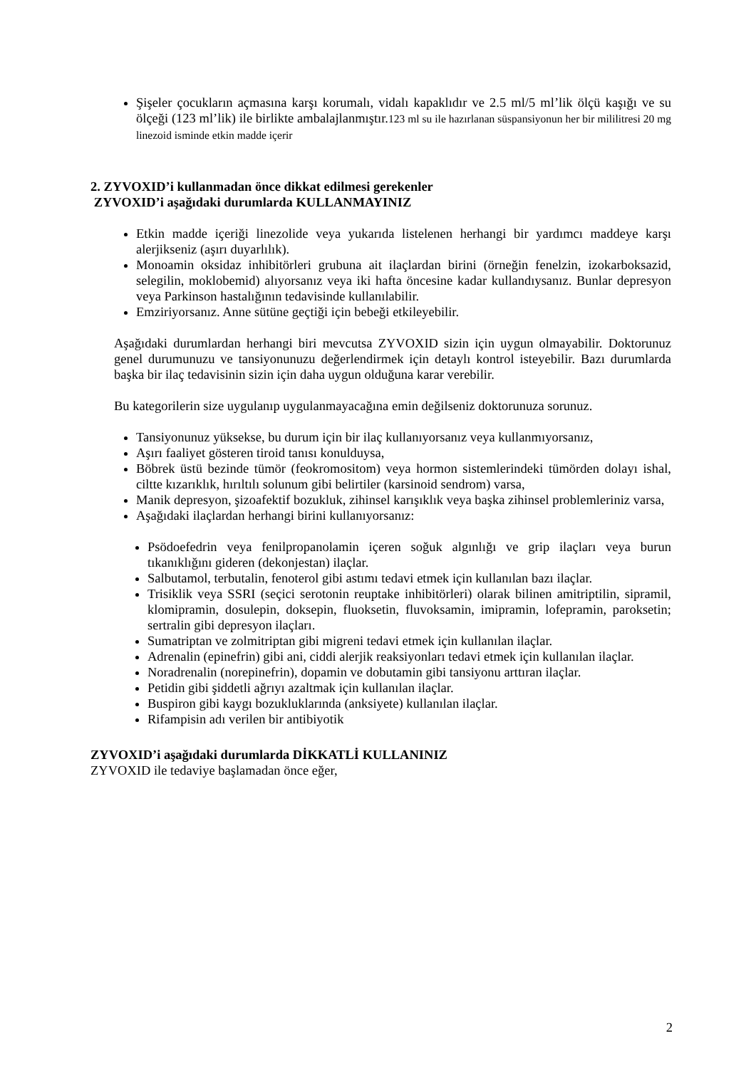Şişeler çocukların açmasına karşı korumalı, vidalı kapaklıdır ve 2.5 ml/5 ml’lik ölçü kaşığı ve su ölçeği (123 ml’lik) ile birlikte ambalajlanmıştır.123 ml su ile hazırlanan süspansiyonun her bir mililitresi 20 mg linezoid isminde etkin madde içerir
2. ZYVOXID’i kullanmadan önce dikkat edilmesi gerekenler
ZYVOXID’i aşağıdaki durumlarda KULLANMAYINIZ
Etkin madde içeriği linezolide veya yukarıda listelenen herhangi bir yardımcı maddeye karşı alerjikseniz (aşırı duyarlılık).
Monoamin oksidaz inhibitörleri grubuna ait ilaçlardan birini (örneğin fenelzin, izokarboksazid, selegilin, moklobemid) alıyorsanız veya iki hafta öncesine kadar kullandıysanız. Bunlar depresyon veya Parkinson hastalığının tedavisinde kullanılabilir.
Emziriyorsanız. Anne sütüne geçtiği için bebeği etkileyebilir.
Aşağıdaki durumlardan herhangi biri mevcutsa ZYVOXID sizin için uygun olmayabilir. Doktorunuz genel durumunuzu ve tansiyonunuzu değerlendirmek için detaylı kontrol isteyebilir. Bazı durumlarda başka bir ilaç tedavisinin sizin için daha uygun olduğuna karar verebilir.
Bu kategorilerin size uygulanıp uygulanmayacağına emin değilseniz doktorunuza sorunuz.
Tansiyonunuz yüksekse, bu durum için bir ilaç kullanıyorsanız veya kullanmıyorsanız,
Aşırı faaliyet gösteren tiroid tanısı konulduysa,
Böbrek üstü bezinde tümör (feokromositom) veya hormon sistemlerindeki tümörden dolayı ishal, ciltte kızarıklık, hırıltılı solunum gibi belirtiler (karsinoid sendrom) varsa,
Manik depresyon, şizoafektif bozukluk, zihinsel karışıklık veya başka zihinsel problemleriniz varsa,
Aşağıdaki ilaçlardan herhangi birini kullanıyorsanız:
Psödoefedrin veya fenilpropanolamin içeren soğuk algınlığı ve grip ilaçları veya burun tıkanıklığını gideren (dekonjestan) ilaçlar.
Salbutamol, terbutalin, fenoterol gibi astımı tedavi etmek için kullanılan bazı ilaçlar.
Trisiklik veya SSRI (seçici serotonin reuptake inhibitörleri) olarak bilinen amitriptilin, sipramil, klomipramin, dosulepin, doksepin, fluoksetin, fluvoksamin, imipramin, lofepramin, paroksetin; sertralin gibi depresyon ilaçları.
Sumatriptan ve zolmitriptan gibi migreni tedavi etmek için kullanılan ilaçlar.
Adrenalin (epinefrin) gibi ani, ciddi alerjik reaksiyonları tedavi etmek için kullanılan ilaçlar.
Noradrenalin (norepinefrin), dopamin ve dobutamin gibi tansiyonu arttıran ilaçlar.
Petidin gibi şiddetli ağrıyı azaltmak için kullanılan ilaçlar.
Buspiron gibi kaygı bozukluklarında (anksiyete) kullanılan ilaçlar.
Rifampisin adı verilen bir antibiyotik
ZYVOXID’i aşağıdaki durumlarda DİKKATLİ KULLANINIZ
ZYVOXID ile tedaviye başlamadan önce eğer,
2